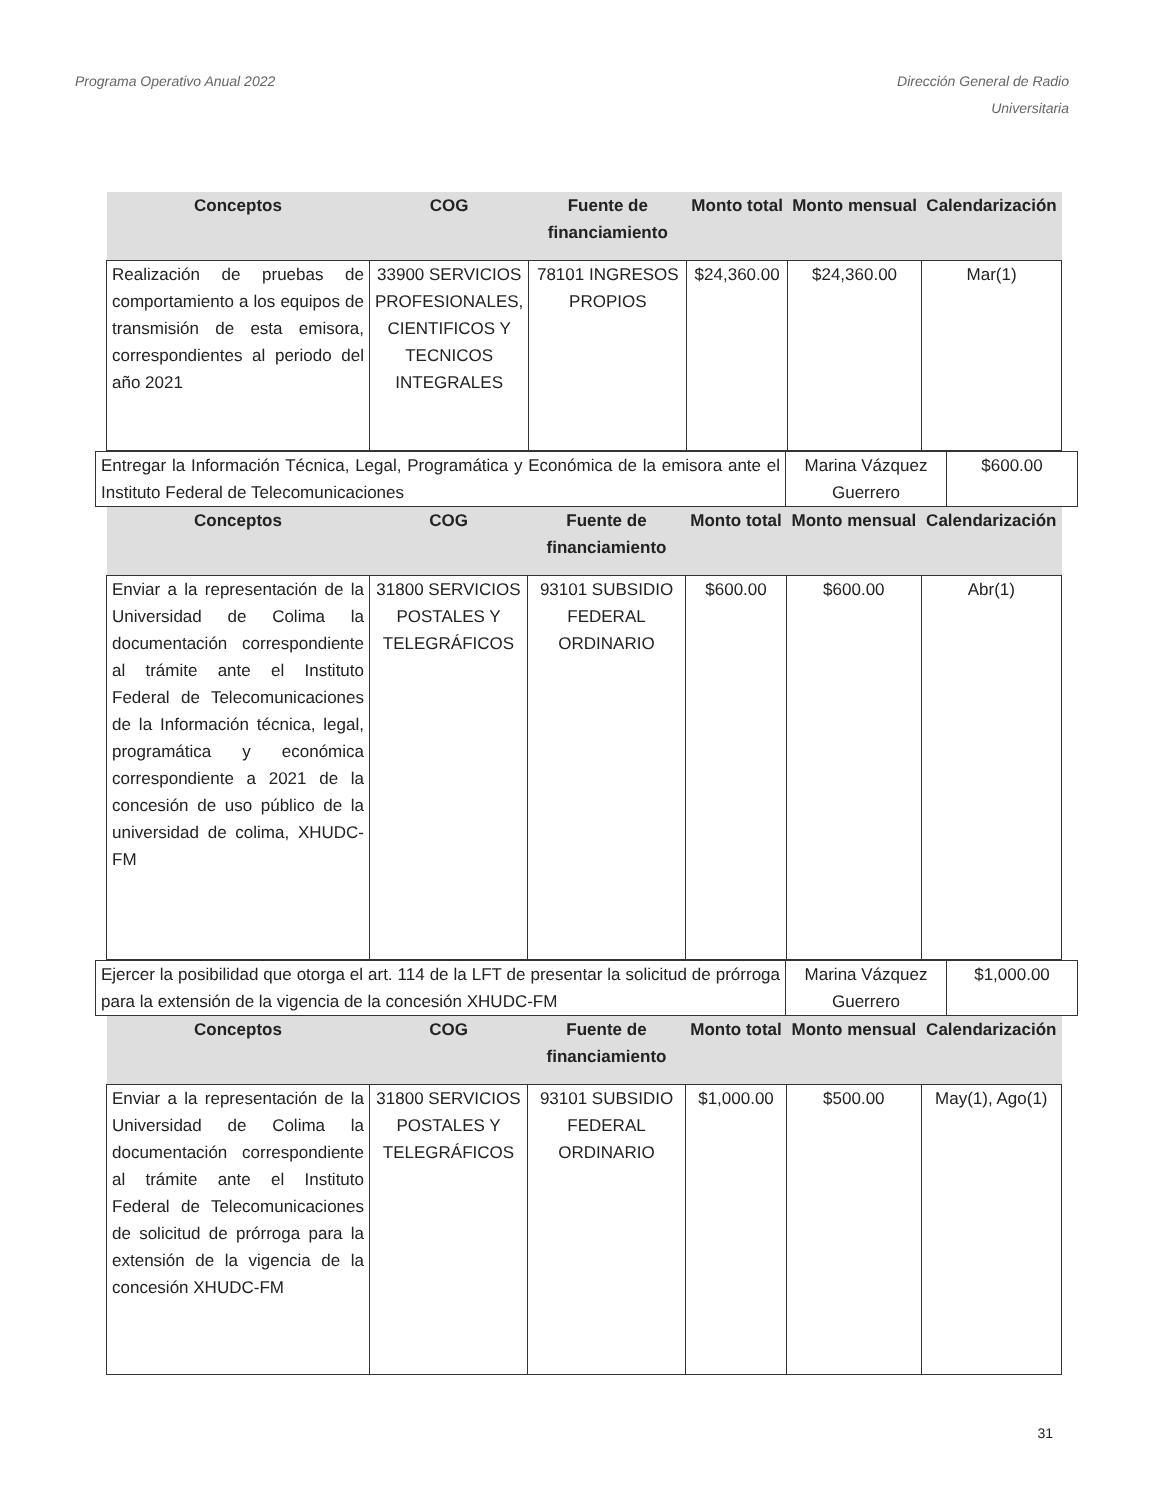Programa Operativo Anual 2022 Dirección General de Radio
Universitaria
| Conceptos | COG | Fuente de financiamiento | Monto total | Monto mensual | Calendarización |
| --- | --- | --- | --- | --- | --- |
| Realización de pruebas de comportamiento a los equipos de transmisión de esta emisora, correspondientes al periodo del año 2021 | 33900 SERVICIOS PROFESIONALES, CIENTIFICOS Y TECNICOS INTEGRALES | 78101 INGRESOS PROPIOS | $24,360.00 | $24,360.00 | Mar(1) |
| Entregar la Información Técnica, Legal, Programática y Económica de la emisora ante el Instituto Federal de Telecomunicaciones | Marina Vázquez Guerrero | $600.00 |
| Conceptos | COG | Fuente de financiamiento | Monto total | Monto mensual | Calendarización |
| --- | --- | --- | --- | --- | --- |
| Enviar a la representación de la Universidad de Colima la documentación correspondiente al trámite ante el Instituto Federal de Telecomunicaciones de la Información técnica, legal, programática y económica correspondiente a 2021 de la concesión de uso público de la universidad de colima, XHUDC-FM | 31800 SERVICIOS POSTALES Y TELEGRÁFICOS | 93101 SUBSIDIO FEDERAL ORDINARIO | $600.00 | $600.00 | Abr(1) |
| Ejercer la posibilidad que otorga el art. 114 de la LFT de presentar la solicitud de prórroga para la extensión de la vigencia de la concesión XHUDC-FM | Marina Vázquez Guerrero | $1,000.00 |
| Conceptos | COG | Fuente de financiamiento | Monto total | Monto mensual | Calendarización |
| --- | --- | --- | --- | --- | --- |
| Enviar a la representación de la Universidad de Colima la documentación correspondiente al trámite ante el Instituto Federal de Telecomunicaciones de solicitud de prórroga para la extensión de la vigencia de la concesión XHUDC-FM | 31800 SERVICIOS POSTALES Y TELEGRÁFICOS | 93101 SUBSIDIO FEDERAL ORDINARIO | $1,000.00 | $500.00 | May(1), Ago(1) |
31